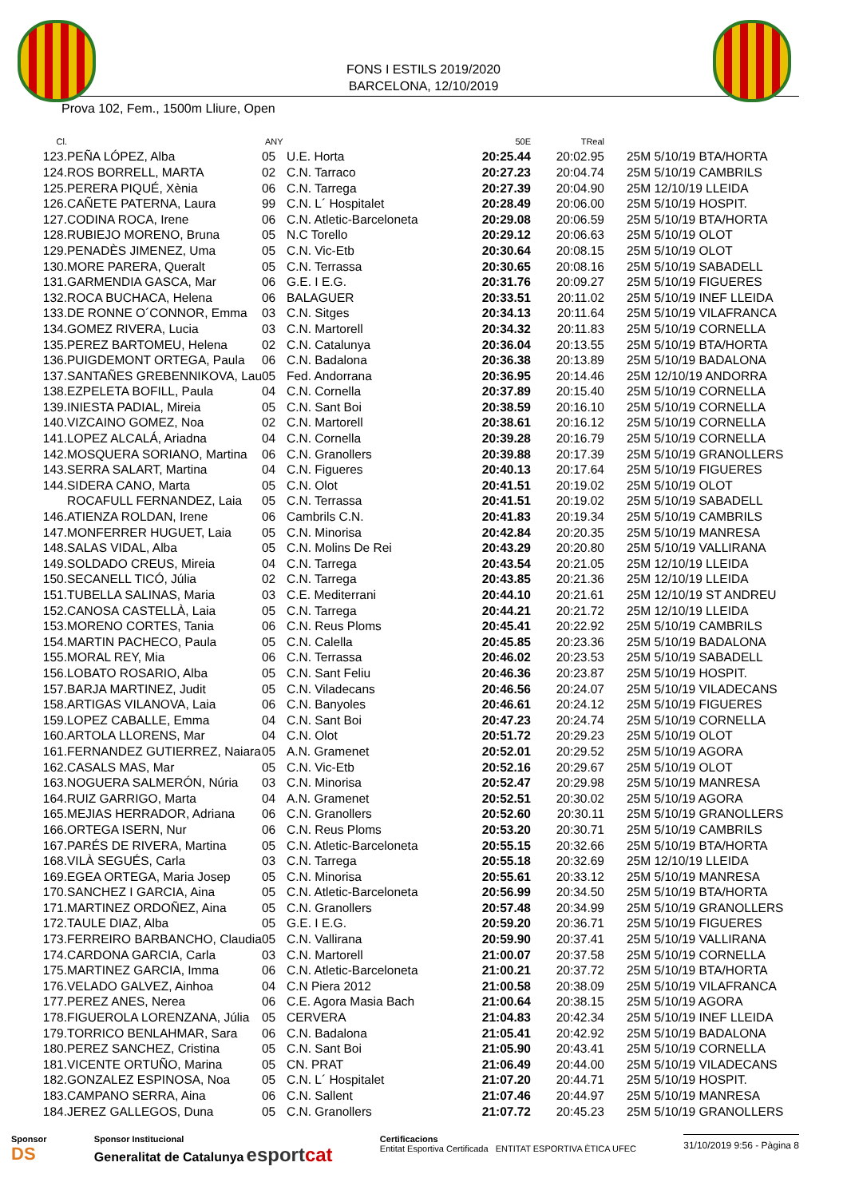FONS I ESTILS 2019/2020
BARCELONA, 12/10/2019
Prova 102, Fem., 1500m Lliure, Open
| Cl. | | ANY | | 50E | TReal | |
| --- | --- | --- | --- | --- | --- | --- |
| 123. | PEÑA LÓPEZ, Alba | 05 | U.E. Horta | 20:25.44 | 20:02.95 | 25M 5/10/19 BTA/HORTA |
| 124. | ROS BORRELL, MARTA | 02 | C.N. Tarraco | 20:27.23 | 20:04.74 | 25M 5/10/19 CAMBRILS |
| 125. | PERERA PIQUÉ, Xènia | 06 | C.N. Tarrega | 20:27.39 | 20:04.90 | 25M 12/10/19 LLEIDA |
| 126. | CAÑETE PATERNA, Laura | 99 | C.N. L´ Hospitalet | 20:28.49 | 20:06.00 | 25M 5/10/19 HOSPIT. |
| 127. | CODINA ROCA, Irene | 06 | C.N. Atletic-Barceloneta | 20:29.08 | 20:06.59 | 25M 5/10/19 BTA/HORTA |
| 128. | RUBIEJO MORENO, Bruna | 05 | N.C Torello | 20:29.12 | 20:06.63 | 25M 5/10/19 OLOT |
| 129. | PENADÈS JIMENEZ, Uma | 05 | C.N. Vic-Etb | 20:30.64 | 20:08.15 | 25M 5/10/19 OLOT |
| 130. | MORE PARERA, Queralt | 05 | C.N. Terrassa | 20:30.65 | 20:08.16 | 25M 5/10/19 SABADELL |
| 131. | GARMENDIA GASCA, Mar | 06 | G.E. I E.G. | 20:31.76 | 20:09.27 | 25M 5/10/19 FIGUERES |
| 132. | ROCA BUCHACA, Helena | 06 | BALAGUER | 20:33.51 | 20:11.02 | 25M 5/10/19 INEF LLEIDA |
| 133. | DE RONNE O´CONNOR, Emma | 03 | C.N. Sitges | 20:34.13 | 20:11.64 | 25M 5/10/19 VILAFRANCA |
| 134. | GOMEZ RIVERA, Lucia | 03 | C.N. Martorell | 20:34.32 | 20:11.83 | 25M 5/10/19 CORNELLA |
| 135. | PEREZ BARTOMEU, Helena | 02 | C.N. Catalunya | 20:36.04 | 20:13.55 | 25M 5/10/19 BTA/HORTA |
| 136. | PUIGDEMONT ORTEGA, Paula | 06 | C.N. Badalona | 20:36.38 | 20:13.89 | 25M 5/10/19 BADALONA |
| 137. | SANTAÑES GREBENNIKOVA, Lau | 05 | Fed. Andorrana | 20:36.95 | 20:14.46 | 25M 12/10/19 ANDORRA |
| 138. | EZPELETA BOFILL, Paula | 04 | C.N. Cornella | 20:37.89 | 20:15.40 | 25M 5/10/19 CORNELLA |
| 139. | INIESTA PADIAL, Mireia | 05 | C.N. Sant Boi | 20:38.59 | 20:16.10 | 25M 5/10/19 CORNELLA |
| 140. | VIZCAINO GOMEZ, Noa | 02 | C.N. Martorell | 20:38.61 | 20:16.12 | 25M 5/10/19 CORNELLA |
| 141. | LOPEZ ALCALÁ, Ariadna | 04 | C.N. Cornella | 20:39.28 | 20:16.79 | 25M 5/10/19 CORNELLA |
| 142. | MOSQUERA SORIANO, Martina | 06 | C.N. Granollers | 20:39.88 | 20:17.39 | 25M 5/10/19 GRANOLLERS |
| 143. | SERRA SALART, Martina | 04 | C.N. Figueres | 20:40.13 | 20:17.64 | 25M 5/10/19 FIGUERES |
| 144. | SIDERA CANO, Marta | 05 | C.N. Olot | 20:41.51 | 20:19.02 | 25M 5/10/19 OLOT |
| | ROCAFULL FERNANDEZ, Laia | 05 | C.N. Terrassa | 20:41.51 | 20:19.02 | 25M 5/10/19 SABADELL |
| 146. | ATIENZA ROLDAN, Irene | 06 | Cambrils C.N. | 20:41.83 | 20:19.34 | 25M 5/10/19 CAMBRILS |
| 147. | MONFERRER HUGUET, Laia | 05 | C.N. Minorisa | 20:42.84 | 20:20.35 | 25M 5/10/19 MANRESA |
| 148. | SALAS VIDAL, Alba | 05 | C.N. Molins De Rei | 20:43.29 | 20:20.80 | 25M 5/10/19 VALLIRANA |
| 149. | SOLDADO CREUS, Mireia | 04 | C.N. Tarrega | 20:43.54 | 20:21.05 | 25M 12/10/19 LLEIDA |
| 150. | SECANELL TICÓ, Júlia | 02 | C.N. Tarrega | 20:43.85 | 20:21.36 | 25M 12/10/19 LLEIDA |
| 151. | TUBELLA SALINAS, Maria | 03 | C.E. Mediterrani | 20:44.10 | 20:21.61 | 25M 12/10/19 ST ANDREU |
| 152. | CANOSA CASTELLÀ, Laia | 05 | C.N. Tarrega | 20:44.21 | 20:21.72 | 25M 12/10/19 LLEIDA |
| 153. | MORENO CORTES, Tania | 06 | C.N. Reus Ploms | 20:45.41 | 20:22.92 | 25M 5/10/19 CAMBRILS |
| 154. | MARTIN PACHECO, Paula | 05 | C.N. Calella | 20:45.85 | 20:23.36 | 25M 5/10/19 BADALONA |
| 155. | MORAL REY, Mia | 06 | C.N. Terrassa | 20:46.02 | 20:23.53 | 25M 5/10/19 SABADELL |
| 156. | LOBATO ROSARIO, Alba | 05 | C.N. Sant Feliu | 20:46.36 | 20:23.87 | 25M 5/10/19 HOSPIT. |
| 157. | BARJA MARTINEZ, Judit | 05 | C.N. Viladecans | 20:46.56 | 20:24.07 | 25M 5/10/19 VILADECANS |
| 158. | ARTIGAS VILANOVA, Laia | 06 | C.N. Banyoles | 20:46.61 | 20:24.12 | 25M 5/10/19 FIGUERES |
| 159. | LOPEZ CABALLE, Emma | 04 | C.N. Sant Boi | 20:47.23 | 20:24.74 | 25M 5/10/19 CORNELLA |
| 160. | ARTOLA LLORENS, Mar | 04 | C.N. Olot | 20:51.72 | 20:29.23 | 25M 5/10/19 OLOT |
| 161. | FERNANDEZ GUTIERREZ, Naiara | 05 | A.N. Gramenet | 20:52.01 | 20:29.52 | 25M 5/10/19 AGORA |
| 162. | CASALS MAS, Mar | 05 | C.N. Vic-Etb | 20:52.16 | 20:29.67 | 25M 5/10/19 OLOT |
| 163. | NOGUERA SALMERÓN, Núria | 03 | C.N. Minorisa | 20:52.47 | 20:29.98 | 25M 5/10/19 MANRESA |
| 164. | RUIZ GARRIGO, Marta | 04 | A.N. Gramenet | 20:52.51 | 20:30.02 | 25M 5/10/19 AGORA |
| 165. | MEJIAS HERRADOR, Adriana | 06 | C.N. Granollers | 20:52.60 | 20:30.11 | 25M 5/10/19 GRANOLLERS |
| 166. | ORTEGA ISERN, Nur | 06 | C.N. Reus Ploms | 20:53.20 | 20:30.71 | 25M 5/10/19 CAMBRILS |
| 167. | PARÉS DE RIVERA, Martina | 05 | C.N. Atletic-Barceloneta | 20:55.15 | 20:32.66 | 25M 5/10/19 BTA/HORTA |
| 168. | VILÀ SEGUÉS, Carla | 03 | C.N. Tarrega | 20:55.18 | 20:32.69 | 25M 12/10/19 LLEIDA |
| 169. | EGEA ORTEGA, Maria Josep | 05 | C.N. Minorisa | 20:55.61 | 20:33.12 | 25M 5/10/19 MANRESA |
| 170. | SANCHEZ I GARCIA, Aina | 05 | C.N. Atletic-Barceloneta | 20:56.99 | 20:34.50 | 25M 5/10/19 BTA/HORTA |
| 171. | MARTINEZ ORDOÑEZ, Aina | 05 | C.N. Granollers | 20:57.48 | 20:34.99 | 25M 5/10/19 GRANOLLERS |
| 172. | TAULE DIAZ, Alba | 05 | G.E. I E.G. | 20:59.20 | 20:36.71 | 25M 5/10/19 FIGUERES |
| 173. | FERREIRO BARBANCHO, Claudia | 05 | C.N. Vallirana | 20:59.90 | 20:37.41 | 25M 5/10/19 VALLIRANA |
| 174. | CARDONA GARCIA, Carla | 03 | C.N. Martorell | 21:00.07 | 20:37.58 | 25M 5/10/19 CORNELLA |
| 175. | MARTINEZ GARCIA, Imma | 06 | C.N. Atletic-Barceloneta | 21:00.21 | 20:37.72 | 25M 5/10/19 BTA/HORTA |
| 176. | VELADO GALVEZ, Ainhoa | 04 | C.N Piera 2012 | 21:00.58 | 20:38.09 | 25M 5/10/19 VILAFRANCA |
| 177. | PEREZ ANES, Nerea | 06 | C.E. Agora Masia Bach | 21:00.64 | 20:38.15 | 25M 5/10/19 AGORA |
| 178. | FIGUEROLA LORENZANA, Júlia | 05 | CERVERA | 21:04.83 | 20:42.34 | 25M 5/10/19 INEF LLEIDA |
| 179. | TORRICO BENLAHMAR, Sara | 06 | C.N. Badalona | 21:05.41 | 20:42.92 | 25M 5/10/19 BADALONA |
| 180. | PEREZ SANCHEZ, Cristina | 05 | C.N. Sant Boi | 21:05.90 | 20:43.41 | 25M 5/10/19 CORNELLA |
| 181. | VICENTE ORTUÑO, Marina | 05 | CN. PRAT | 21:06.49 | 20:44.00 | 25M 5/10/19 VILADECANS |
| 182. | GONZALEZ ESPINOSA, Noa | 05 | C.N. L´ Hospitalet | 21:07.20 | 20:44.71 | 25M 5/10/19 HOSPIT. |
| 183. | CAMPANO SERRA, Aina | 06 | C.N. Sallent | 21:07.46 | 20:44.97 | 25M 5/10/19 MANRESA |
| 184. | JEREZ GALLEGOS, Duna | 05 | C.N. Granollers | 21:07.72 | 20:45.23 | 25M 5/10/19 GRANOLLERS |
Sponsor
DS
Sponsor Institucional
Generalitat de Catalunya esportcat
Certificacions
Entitat Esportiva Certificada ENTITAT ESPORTIVA ÈTICA UFEC
31/10/2019 9:56 - Pàgina 8